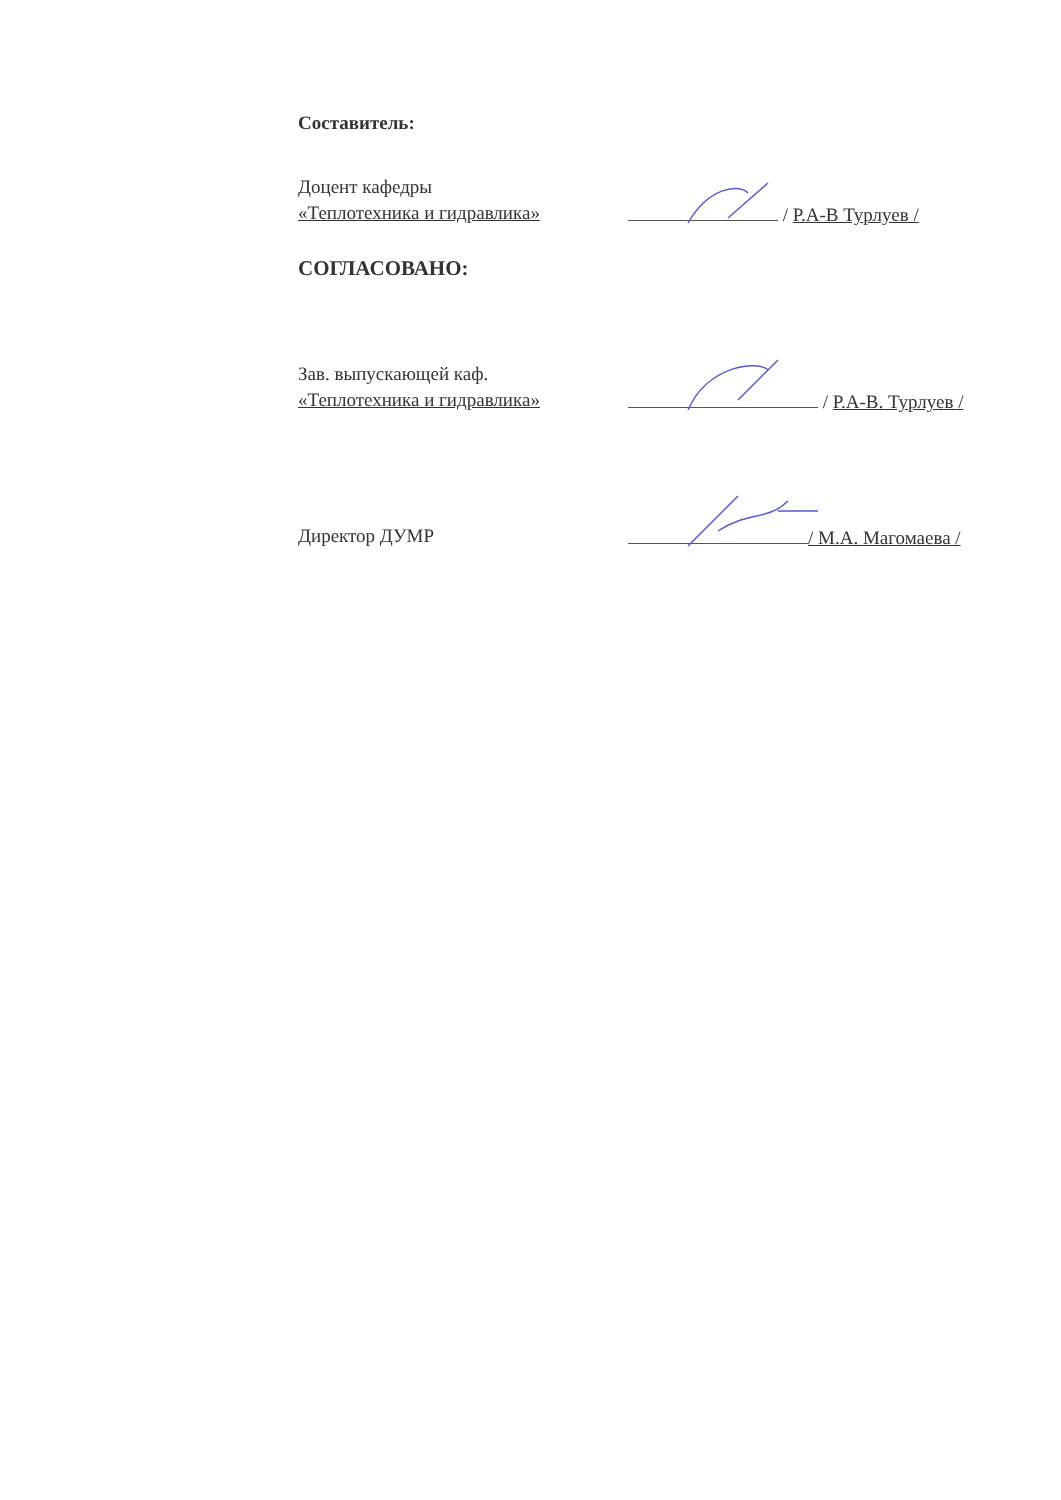Составитель:
Доцент кафедры
«Теплотехника и гидравлика»
/ Р.А-В Турлуев /
СОГЛАСОВАНО:
Зав. выпускающей каф.
«Теплотехника и гидравлика»
/ Р.А-В. Турлуев /
Директор ДУМР
/ М.А. Магомаева /